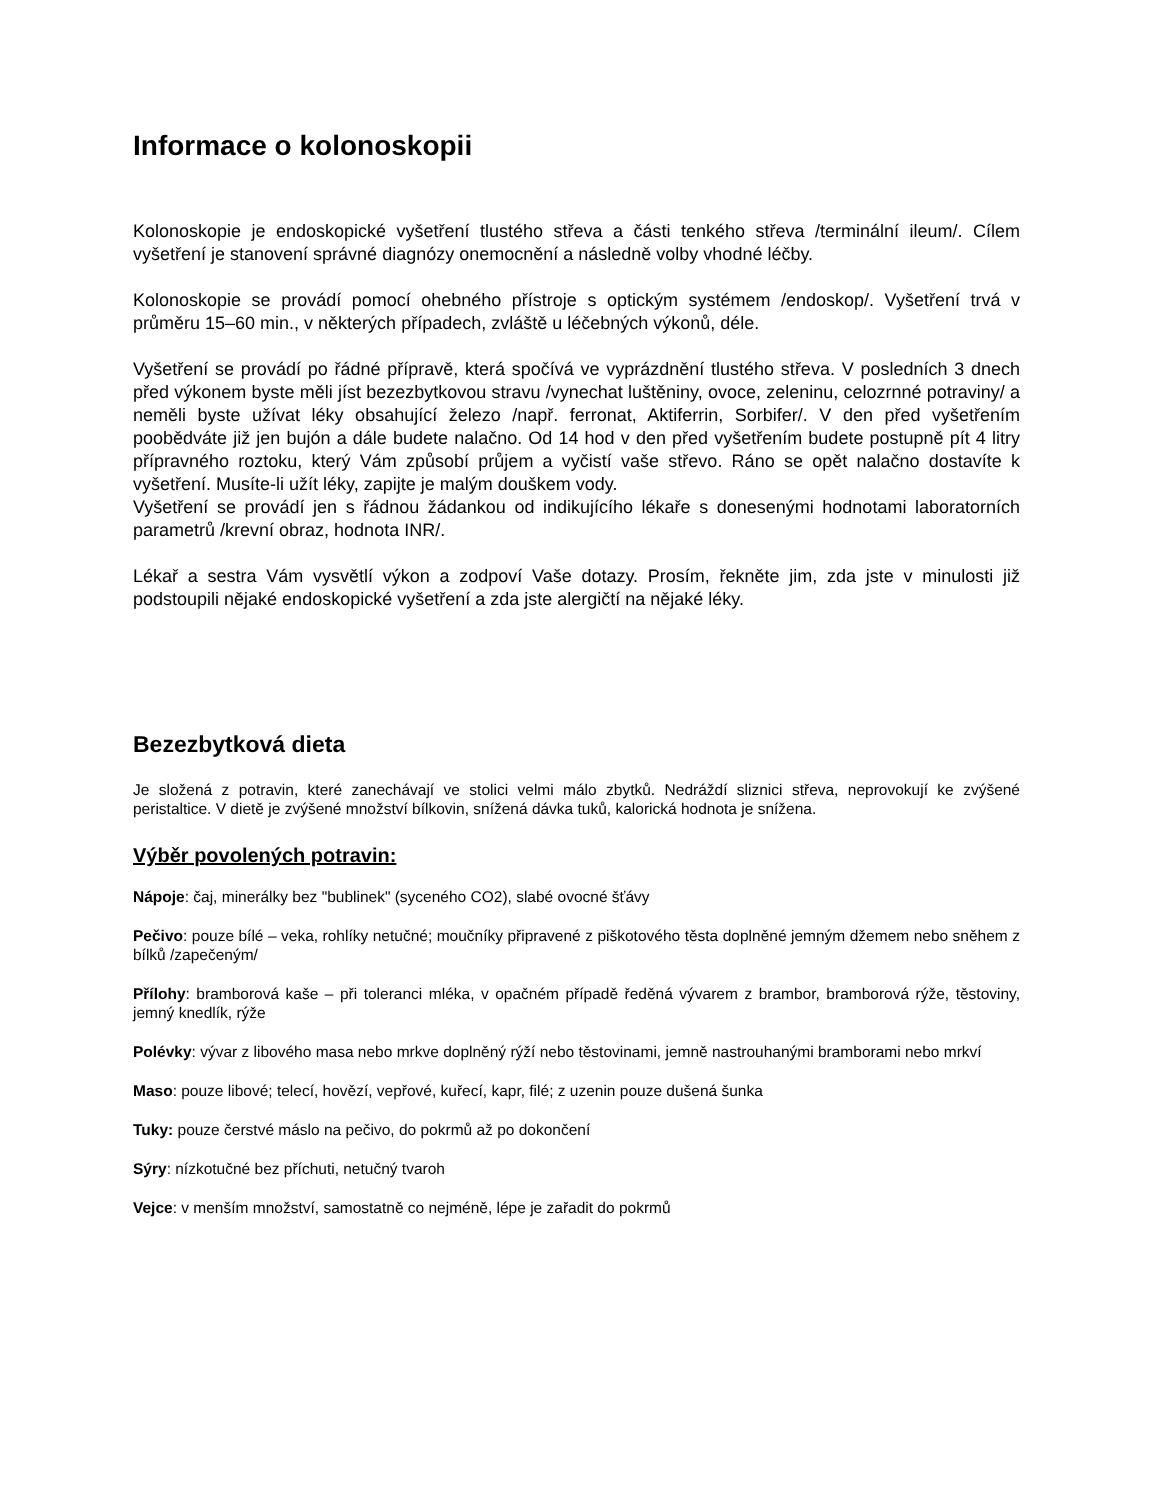Informace o kolonoskopii
Kolonoskopie je endoskopické vyšetření tlustého střeva a části tenkého střeva /terminální ileum/. Cílem vyšetření je stanovení správné diagnózy onemocnění a následně volby vhodné léčby.
Kolonoskopie se provádí pomocí ohebného přístroje s optickým systémem /endoskop/. Vyšetření trvá v průměru 15–60 min., v některých případech, zvláště u léčebných výkonů, déle.
Vyšetření se provádí po řádné přípravě, která spočívá ve vyprázdnění tlustého střeva. V posledních 3 dnech před výkonem byste měli jíst bezezbytkovou stravu /vynechat luštěniny, ovoce, zeleninu, celozrnné potraviny/ a neměli byste užívat léky obsahující železo /např. ferronat, Aktiferrin, Sorbifer/. V den před vyšetřením poobědváte již jen bujón a dále budete nalačno. Od 14 hod v den před vyšetřením budete postupně pít 4 litry přípravného roztoku, který Vám způsobí průjem a vyčistí vaše střevo. Ráno se opět nalačno dostavíte k vyšetření. Musíte-li užít léky, zapijte je malým douškem vody.
Vyšetření se provádí jen s řádnou žádankou od indikujícího lékaře s donesenými hodnotami laboratorních parametrů /krevní obraz, hodnota INR/.
Lékař a sestra Vám vysvětlí výkon a zodpoví Vaše dotazy. Prosím, řekněte jim, zda jste v minulosti již podstoupili nějaké endoskopické vyšetření a zda jste alergičtí na nějaké léky.
Bezezbytková dieta
Je složená z potravin, které zanechávají ve stolici velmi málo zbytků. Nedráždí sliznici střeva, neprovokují ke zvýšené peristaltice. V dietě je zvýšené množství bílkovin, snížená dávka tuků, kalorická hodnota je snížena.
Výběr povolených potravin:
Nápoje: čaj, minerálky bez "bublinek" (syceného CO2), slabé ovocné šťávy
Pečivo: pouze bílé – veka, rohlíky netučné; moučníky připravené z piškotového těsta doplněné jemným džemem nebo sněhem z bílků /zapečeným/
Přílohy: bramborová kaše – při toleranci mléka, v opačném případě ředěná vývarem z brambor, bramborová rýže, těstoviny, jemný knedlík, rýže
Polévky: vývar z libového masa nebo mrkve doplněný rýží nebo těstovinami, jemně nastrouhanými bramborami nebo mrkví
Maso: pouze libové; telecí, hovězí, vepřové, kuřecí, kapr, filé; z uzenin pouze dušená šunka
Tuky: pouze čerstvé máslo na pečivo, do pokrmů až po dokončení
Sýry: nízkotučné bez příchuti, netučný tvaroh
Vejce: v menším množství, samostatně co nejméně, lépe je zařadit do pokrmů